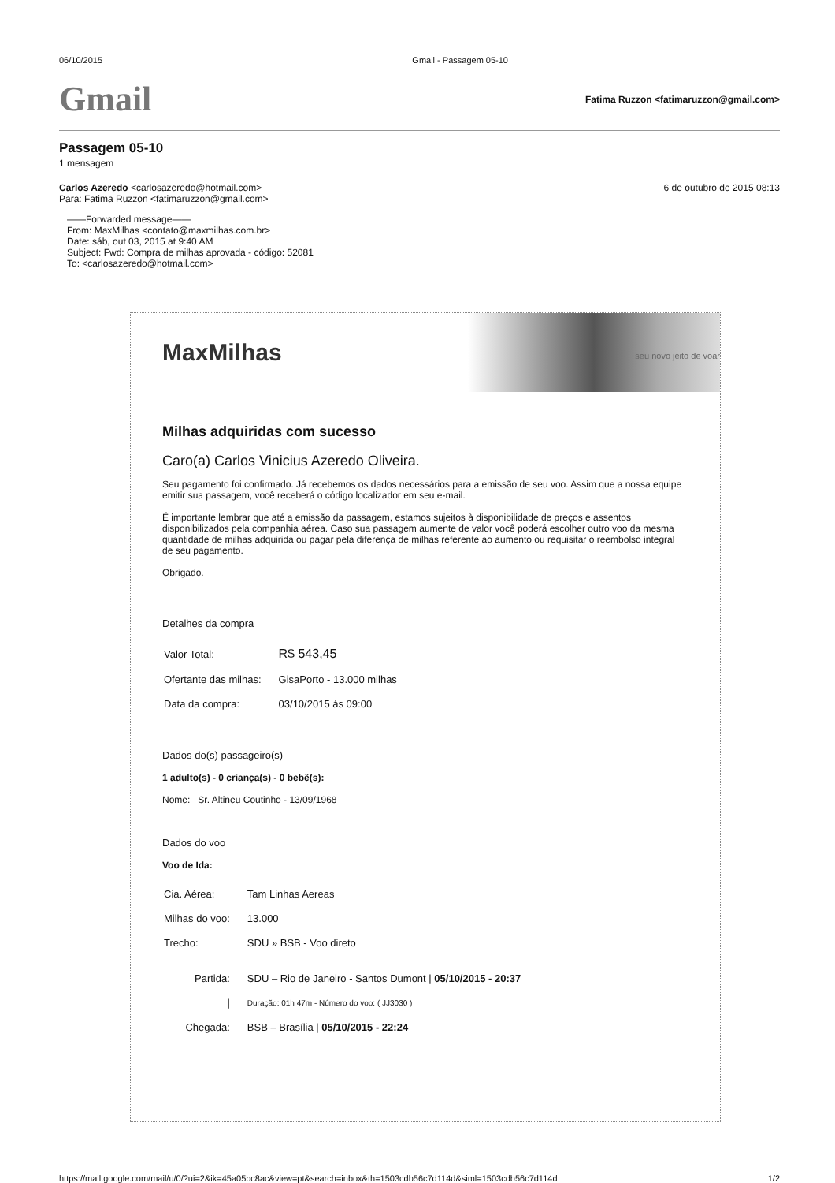06/10/2015 Gmail - Passagem 05-10
Gmail Fatima Ruzzon <fatimaruzzon@gmail.com>
Passagem 05-10
1 mensagem
Carlos Azeredo <carlosazeredo@hotmail.com>
Para: Fatima Ruzzon <fatimaruzzon@gmail.com> 6 de outubro de 2015 08:13
——Forwarded message——
From: MaxMilhas <contato@maxmilhas.com.br>
Date: sáb, out 03, 2015 at 9:40 AM
Subject: Fwd: Compra de milhas aprovada - código: 52081
To: <carlosazeredo@hotmail.com>
MaxMilhas
seu novo jeito de voar
Milhas adquiridas com sucesso
Caro(a) Carlos Vinicius Azeredo Oliveira.
Seu pagamento foi confirmado. Já recebemos os dados necessários para a emissão de seu voo. Assim que a nossa equipe emitir sua passagem, você receberá o código localizador em seu e-mail.
É importante lembrar que até a emissão da passagem, estamos sujeitos à disponibilidade de preços e assentos disponibilizados pela companhia aérea. Caso sua passagem aumente de valor você poderá escolher outro voo da mesma quantidade de milhas adquirida ou pagar pela diferença de milhas referente ao aumento ou requisitar o reembolso integral de seu pagamento.
Obrigado.
Detalhes da compra
| Valor Total: | R$ 543,45 |
| Ofertante das milhas: | GisaPorto - 13.000 milhas |
| Data da compra: | 03/10/2015 ás 09:00 |
Dados do(s) passageiro(s)
1 adulto(s) - 0 criança(s) - 0 bebê(s):
Nome: Sr. Altineu Coutinho - 13/09/1968
Dados do voo
Voo de Ida:
| Cia. Aérea: | Tam Linhas Aereas |
| Milhas do voo: | 13.000 |
| Trecho: | SDU » BSB - Voo direto |
| Partida: | SDU – Rio de Janeiro - Santos Dumont / 05/10/2015 - 20:37 |
| / | Duração: 01h 47m - Número do voo: ( JJ3030 ) |
| Chegada: | BSB – Brasília / 05/10/2015 - 22:24 |
https://mail.google.com/mail/u/0/?ui=2&ik=45a05bc8ac&view=pt&search=inbox&th=1503cdb56c7d114d&siml=1503cdb56c7d114d 1/2